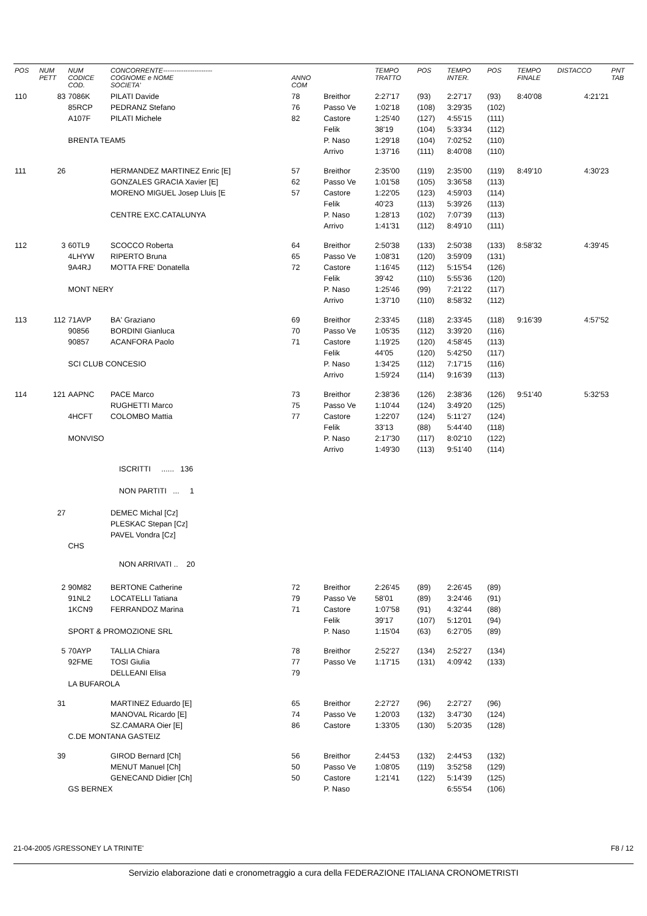| POS | NUM PETT | NUM CODICE COD. | CONCORRENTE---------------------- COGNOME e NOME SOCIETA' | ANNO COM | | TEMPO TRATTO | POS | TEMPO INTER. | POS | TEMPO FINALE | DISTACCO | PNT TAB |
| --- | --- | --- | --- | --- | --- | --- | --- | --- | --- | --- | --- | --- |
| 110 | 83 | 7086K | PILATI Davide | 78 | Breithor | 2:27'17 | (93) | 2:27'17 | (93) | 8:40'08 | 4:21'21 | |
| | | 85RCP | PEDRANZ Stefano | 76 | Passo Ve | 1:02'18 | (108) | 3:29'35 | (102) | | | |
| | | A107F | PILATI Michele | 82 | Castore | 1:25'40 | (127) | 4:55'15 | (111) | | | |
| | | | | | Felik | 38'19 | (104) | 5:33'34 | (112) | | | |
| | | BRENTA TEAM5 | | | P. Naso | 1:29'18 | (104) | 7:02'52 | (110) | | | |
| | | | | | Arrivo | 1:37'16 | (111) | 8:40'08 | (110) | | | |
| 111 | 26 | | HERMANDEZ MARTINEZ Enric [E] | 57 | Breithor | 2:35'00 | (119) | 2:35'00 | (119) | 8:49'10 | 4:30'23 | |
| | | | GONZALES GRACIA Xavier [E] | 62 | Passo Ve | 1:01'58 | (105) | 3:36'58 | (113) | | | |
| | | | MORENO MIGUEL Josep Lluis [E | 57 | Castore | 1:22'05 | (123) | 4:59'03 | (114) | | | |
| | | | | | Felik | 40'23 | (113) | 5:39'26 | (113) | | | |
| | | | CENTRE EXC.CATALUNYA | | P. Naso | 1:28'13 | (102) | 7:07'39 | (113) | | | |
| | | | | | Arrivo | 1:41'31 | (112) | 8:49'10 | (111) | | | |
| 112 | 3 | 60TL9 | SCOCCO Roberta | 64 | Breithor | 2:50'38 | (133) | 2:50'38 | (133) | 8:58'32 | 4:39'45 | |
| | | 4LHYW | RIPERTO Bruna | 65 | Passo Ve | 1:08'31 | (120) | 3:59'09 | (131) | | | |
| | | 9A4RJ | MOTTA FRE' Donatella | 72 | Castore | 1:16'45 | (112) | 5:15'54 | (126) | | | |
| | | | | | Felik | 39'42 | (110) | 5:55'36 | (120) | | | |
| | | MONT NERY | | | P. Naso | 1:25'46 | (99) | 7:21'22 | (117) | | | |
| | | | | | Arrivo | 1:37'10 | (110) | 8:58'32 | (112) | | | |
| 113 | 112 | 71AVP | BA' Graziano | 69 | Breithor | 2:33'45 | (118) | 2:33'45 | (118) | 9:16'39 | 4:57'52 | |
| | | 90856 | BORDINI Gianluca | 70 | Passo Ve | 1:05'35 | (112) | 3:39'20 | (116) | | | |
| | | 90857 | ACANFORA Paolo | 71 | Castore | 1:19'25 | (120) | 4:58'45 | (113) | | | |
| | | | | | Felik | 44'05 | (120) | 5:42'50 | (117) | | | |
| | | SCI CLUB CONCESIO | | | P. Naso | 1:34'25 | (112) | 7:17'15 | (116) | | | |
| | | | | | Arrivo | 1:59'24 | (114) | 9:16'39 | (113) | | | |
| 114 | 121 | AAPNC | PACE Marco | 73 | Breithor | 2:38'36 | (126) | 2:38'36 | (126) | 9:51'40 | 5:32'53 | |
| | | | RUGHETTI Marco | 75 | Passo Ve | 1:10'44 | (124) | 3:49'20 | (125) | | | |
| | | 4HCFT | COLOMBO Mattia | 77 | Castore | 1:22'07 | (124) | 5:11'27 | (124) | | | |
| | | | | | Felik | 33'13 | (88) | 5:44'40 | (118) | | | |
| | | MONVISO | | | P. Naso | 2:17'30 | (117) | 8:02'10 | (122) | | | |
| | | | | | Arrivo | 1:49'30 | (113) | 9:51'40 | (114) | | | |
| | | | ISCRITTI ...... 136 | | | | | | | | | |
| | | | NON PARTITI ... 1 | | | | | | | | | |
| | 27 | | DEMEC Michal [Cz] | | | | | | | | | |
| | | | PLESKAC Stepan [Cz] | | | | | | | | | |
| | | | PAVEL Vondra [Cz] | | | | | | | | | |
| | | CHS | | | | | | | | | | |
| | | | NON ARRIVATI .. 20 | | | | | | | | | |
| | 2 | 90M82 | BERTONE Catherine | 72 | Breithor | 2:26'45 | (89) | 2:26'45 | (89) | | | |
| | | 91NL2 | LOCATELLI Tatiana | 79 | Passo Ve | 58'01 | (89) | 3:24'46 | (91) | | | |
| | | 1KCN9 | FERRANDOZ Marina | 71 | Castore | 1:07'58 | (91) | 4:32'44 | (88) | | | |
| | | | | | Felik | 39'17 | (107) | 5:12'01 | (94) | | | |
| | | SPORT & PROMOZIONE SRL | | | P. Naso | 1:15'04 | (63) | 6:27'05 | (89) | | | |
| | 5 | 70AYP | TALLIA Chiara | 78 | Breithor | 2:52'27 | (134) | 2:52'27 | (134) | | | |
| | | 92FME | TOSI Giulia | 77 | Passo Ve | 1:17'15 | (131) | 4:09'42 | (133) | | | |
| | | | DELLEANI Elisa | 79 | | | | | | | | |
| | | LA BUFAROLA | | | | | | | | | | |
| | 31 | | MARTINEZ Eduardo [E] | 65 | Breithor | 2:27'27 | (96) | 2:27'27 | (96) | | | |
| | | | MANOVAL Ricardo [E] | 74 | Passo Ve | 1:20'03 | (132) | 3:47'30 | (124) | | | |
| | | | SZ.CAMARA Oier [E] | 86 | Castore | 1:33'05 | (130) | 5:20'35 | (128) | | | |
| | | C.DE MONTANA GASTEIZ | | | | | | | | | | |
| | 39 | | GIROD Bernard [Ch] | 56 | Breithor | 2:44'53 | (132) | 2:44'53 | (132) | | | |
| | | | MENUT Manuel [Ch] | 50 | Passo Ve | 1:08'05 | (119) | 3:52'58 | (129) | | | |
| | | | GENECAND Didier [Ch] | 50 | Castore | 1:21'41 | (122) | 5:14'39 | (125) | | | |
| | | GS BERNEX | | | P. Naso | | | 6:55'54 | (106) | | | |
21-04-2005 /GRESSONEY LA TRINITE' F8 / 12
Servizio elaborazione dati e cronometraggio a cura della FEDERAZIONE ITALIANA CRONOMETRISTI